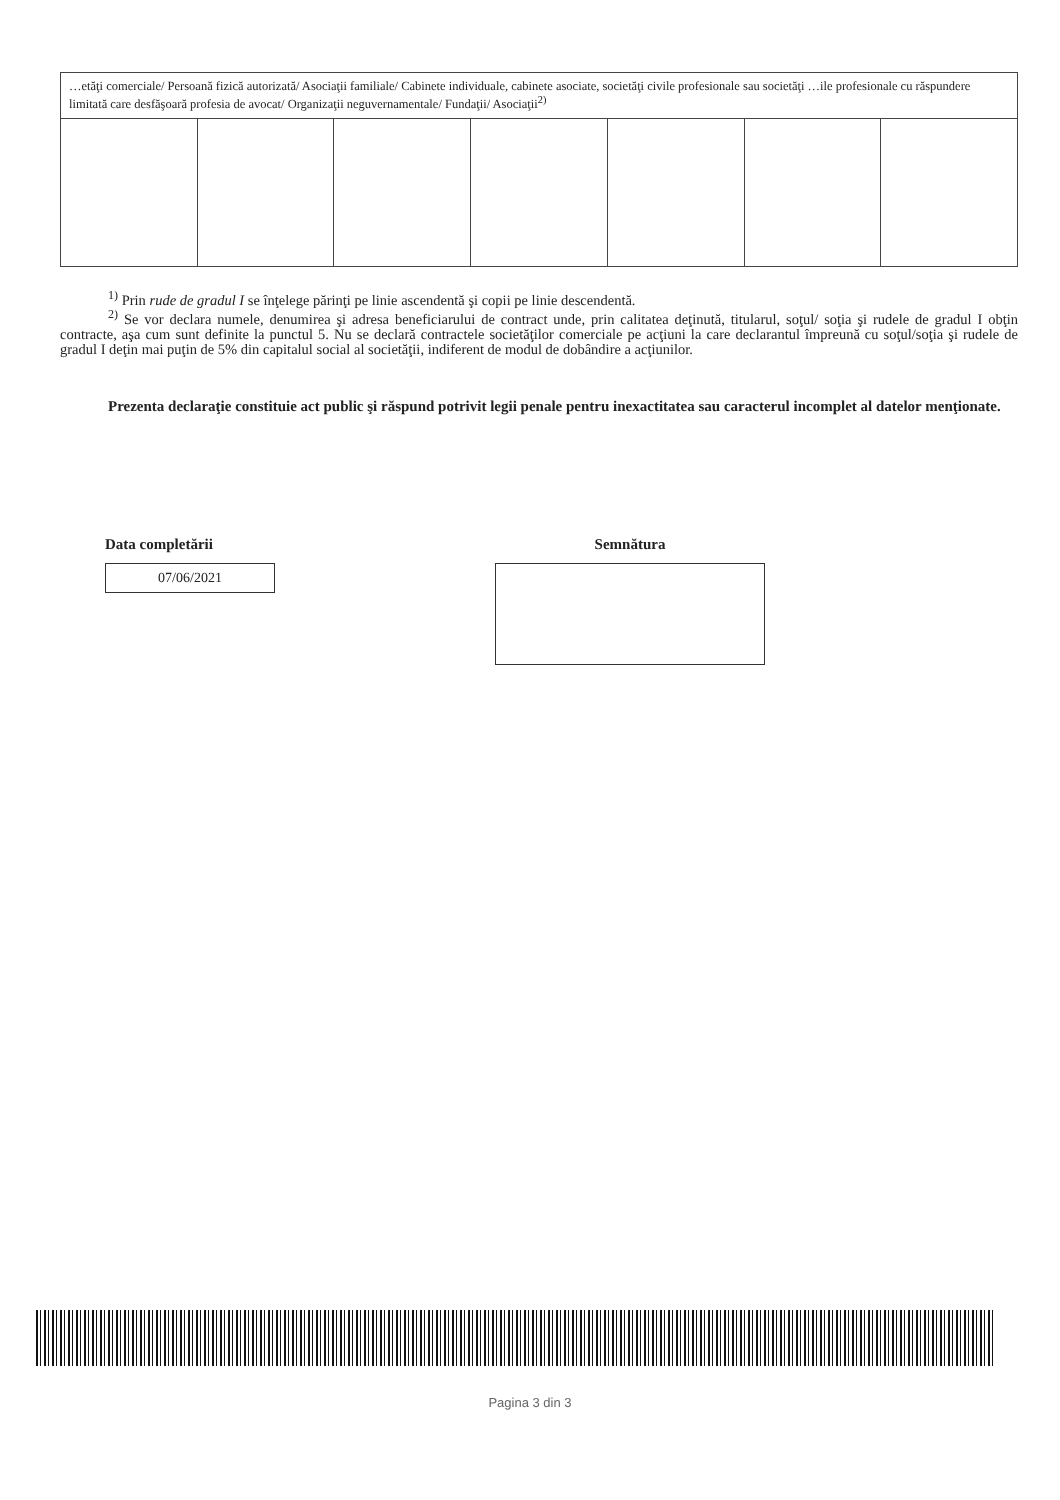| …etăţi comerciale/ Persoană fizică autorizată/ Asociaţii familiale/ Cabinete individuale, cabinete asociate, societăţi civile profesionale sau societăţi …ile profesionale cu răspundere limitată care desfăşoară profesia de avocat/ Organizaţii neguvernamentale/ Fundaţii/ Asociaţii<sup>2)</sup> | | | | | | |
<sup>1)</sup> Prin rude de gradul I se înţelege părinţi pe linie ascendentă şi copii pe linie descendentă.
<sup>2)</sup> Se vor declara numele, denumirea şi adresa beneficiarului de contract unde, prin calitatea deţinută, titularul, soţul/ soţia şi rudele de gradul I obţin contracte, aşa cum sunt definite la punctul 5. Nu se declară contractele societăţilor comerciale pe acţiuni la care declarantul împreună cu soţul/soţia şi rudele de gradul I deţin mai puţin de 5% din capitalul social al societăţii, indiferent de modul de dobândire a acţiunilor.
Prezenta declaraţie constituie act public şi răspund potrivit legii penale pentru inexactitatea sau caracterul incomplet al datelor menţionate.
Data completării
07/06/2021
Semnătura
Pagina 3 din 3